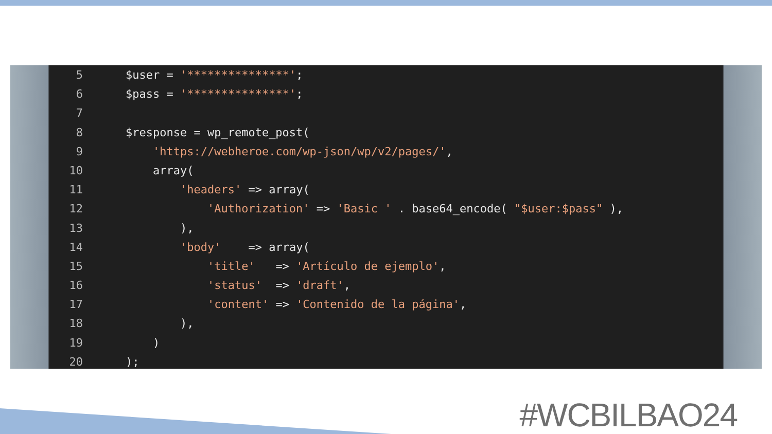5 $user = '***************';
6 $pass = '***************';
7
8 $response = wp_remote_post(
9 'https://webheroe.com/wp-json/wp/v2/pages/',
10 array(
11 'headers' => array(
12 'Authorization' => 'Basic ' . base64_encode( "$user:$pass" ),
13 ),
14 'body' => array(
15 'title' => 'Artículo de ejemplo',
16 'status' => 'draft',
17 'content' => 'Contenido de la página',
18 ),
19 )
20 );
#WCBILBAO24